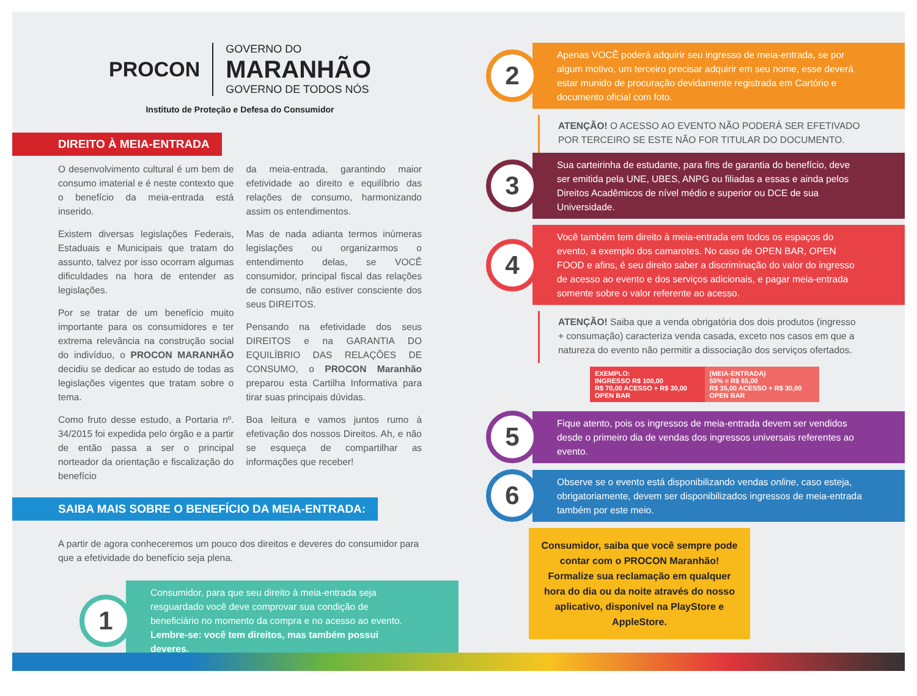PROCON
GOVERNO DO
MARANHÃO
GOVERNO DE TODOS NÓS
Instituto de Proteção e Defesa do Consumidor
DIREITO À MEIA-ENTRADA
O desenvolvimento cultural é um bem de consumo imaterial e é neste contexto que o benefício da meia-entrada está inserido.
Existem diversas legislações Federais, Estaduais e Municipais que tratam do assunto, talvez por isso ocorram algumas dificuldades na hora de entender as legislações.
Por se tratar de um benefício muito importante para os consumidores e ter extrema relevância na construção social do indivíduo, o PROCON MARANHÃO decidiu se dedicar ao estudo de todas as legislações vigentes que tratam sobre o tema.
Como fruto desse estudo, a Portaria nº. 34/2015 foi expedida pelo órgão e a partir de então passa a ser o principal norteador da orientação e fiscalização do benefício
da meia-entrada, garantindo maior efetividade ao direito e equilíbrio das relações de consumo, harmonizando assim os entendimentos.
Mas de nada adianta termos inúmeras legislações ou organizarmos o entendimento delas, se VOCÊ consumidor, principal fiscal das relações de consumo, não estiver consciente dos seus DIREITOS.
Pensando na efetividade dos seus DIREITOS e na GARANTIA DO EQUILÍBRIO DAS RELAÇÕES DE CONSUMO, o PROCON Maranhão preparou esta Cartilha Informativa para tirar suas principais dúvidas.
Boa leitura e vamos juntos rumo à efetivação dos nossos Direitos. Ah, e não se esqueça de compartilhar as informações que receber!
SAIBA MAIS SOBRE O BENEFÍCIO DA MEIA-ENTRADA:
A partir de agora conheceremos um pouco dos direitos e deveres do consumidor para que a efetividade do benefício seja plena.
1
Consumidor, para que seu direito à meia-entrada seja resguardado você deve comprovar sua condição de beneficiário no momento da compra e no acesso ao evento. Lembre-se: você tem direitos, mas também possui deveres.
2
Apenas VOCÊ poderá adquirir seu ingresso de meia-entrada, se por algum motivo, um terceiro precisar adquirir em seu nome, esse deverá estar munido de procuração devidamente registrada em Cartório e documento oficial com foto.
ATENÇÃO! O ACESSO AO EVENTO NÃO PODERÁ SER EFETIVADO POR TERCEIRO SE ESTE NÃO FOR TITULAR DO DOCUMENTO.
3
Sua carteirinha de estudante, para fins de garantia do benefício, deve ser emitida pela UNE, UBES, ANPG ou filiadas a essas e ainda pelos Direitos Acadêmicos de nível médio e superior ou DCE de sua Universidade.
4
Você também tem direito à meia-entrada em todos os espaços do evento, a exemplo dos camarotes. No caso de OPEN BAR, OPEN FOOD e afins, é seu direito saber a discriminação do valor do ingresso de acesso ao evento e dos serviços adicionais, e pagar meia-entrada somente sobre o valor referente ao acesso.
ATENÇÃO! Saiba que a venda obrigatória dos dois produtos (ingresso + consumação) caracteriza venda casada, exceto nos casos em que a natureza do evento não permitir a dissociação dos serviços ofertados.
EXEMPLO:
INGRESSO R$ 100,00
R$ 70,00 ACESSO + R$ 30,00 OPEN BAR
(MEIA-ENTRADA)
50% = R$ 65,00
R$ 35,00 ACESSO + R$ 30,00 OPEN BAR
5
Fique atento, pois os ingressos de meia-entrada devem ser vendidos desde o primeiro dia de vendas dos ingressos universais referentes ao evento.
6
Observe se o evento está disponibilizando vendas online, caso esteja, obrigatoriamente, devem ser disponibilizados ingressos de meia-entrada também por este meio.
Consumidor, saiba que você sempre pode contar com o PROCON Maranhão! Formalize sua reclamação em qualquer hora do dia ou da noite através do nosso aplicativo, disponível na PlayStore e AppleStore.